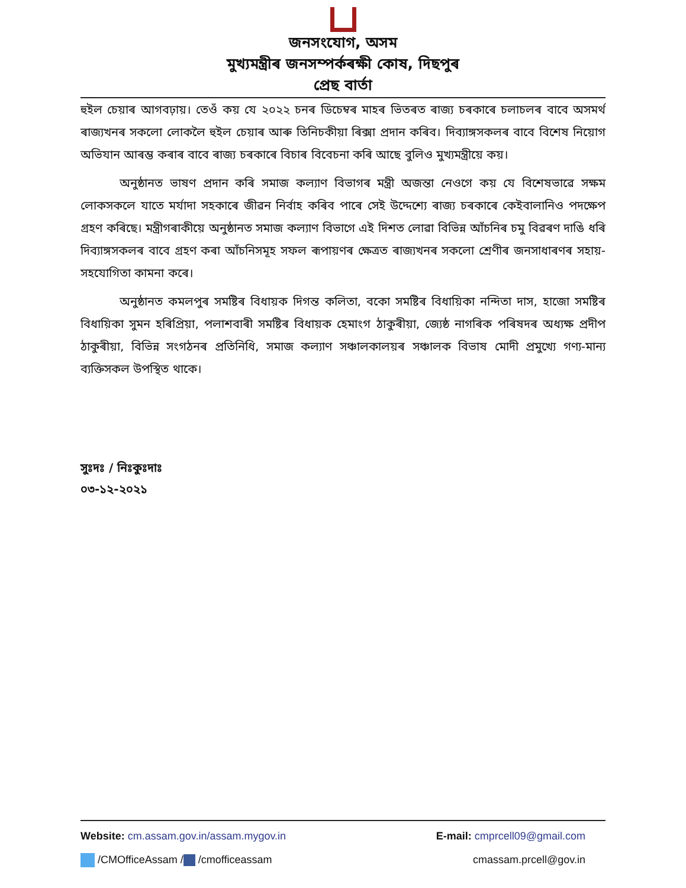জনসংযোগ, অসম
মুখ্যমন্ত্ৰীৰ জনসম্পৰ্কৰক্ষী কোষ, দিছপুৰ
প্ৰেছ বাৰ্তা
হুইল চেয়াৰ আগবঢ়ায়। তেওঁ কয় যে ২০২২ চনৰ ডিচেম্বৰ মাহৰ ভিতৰত ৰাজ্য চৰকাৰে চলাচলৰ বাবে অসমৰ্থ ৰাজ্যখনৰ সকলো লোকলৈ হুইল চেয়াৰ আৰু তিনিচকীয়া ৰিক্সা প্ৰদান কৰিব। দিব্যাঙ্গসকলৰ বাবে বিশেষ নিয়োগ অভিযান আৰম্ভ কৰাৰ বাবে ৰাজ্য চৰকাৰে বিচাৰ বিবেচনা কৰি আছে বুলিও মুখ্যমন্ত্ৰীয়ে কয়।
অনুষ্ঠানত ভাষণ প্ৰদান কৰি সমাজ কল্যাণ বিভাগৰ মন্ত্ৰী অজন্তা নেওগে কয় যে বিশেষভাৱে সক্ষম লোকসকলে যাতে মৰ্যাদা সহকাৰে জীৱন নিৰ্বাহ কৰিব পাৰে সেই উদ্দেশ্যে ৰাজ্য চৰকাৰে কেইবালানিও পদক্ষেপ গ্ৰহণ কৰিছে। মন্ত্ৰীগৰাকীয়ে অনুষ্ঠানত সমাজ কল্যাণ বিভাগে এই দিশত লোৱা বিভিন্ন আঁচনিৰ চমু বিৱৰণ দাঙি ধৰি দিব্যাঙ্গসকলৰ বাবে গ্ৰহণ কৰা আঁচনিসমূহ সফল ৰূপায়ণৰ ক্ষেত্ৰত ৰাজ্যখনৰ সকলো শ্ৰেণীৰ জনসাধাৰণৰ সহায়-সহযোগিতা কামনা কৰে।
অনুষ্ঠানত কমলপুৰ সমষ্টিৰ বিধায়ক দিগন্ত কলিতা, বকো সমষ্টিৰ বিধায়িকা নন্দিতা দাস, হাজো সমষ্টিৰ বিধায়িকা সুমন হৰিপ্ৰিয়া, পলাশবাৰী সমষ্টিৰ বিধায়ক হেমাংগ ঠাকুৰীয়া, জ্যেষ্ঠ নাগৰিক পৰিষদৰ অধ্যক্ষ প্ৰদীপ ঠাকুৰীয়া, বিভিন্ন সংগঠনৰ প্ৰতিনিধি, সমাজ কল্যাণ সঞ্চালকালয়ৰ সঞ্চালক বিভাষ মোদী প্ৰমুখ্যে গণ্য-মান্য ব্যক্তিসকল উপস্থিত থাকে।
সুঃদঃ / নিঃকুঃদাঃ
০৩-১২-২০২১
Website: cm.assam.gov.in/assam.mygov.in E-mail: cmprcell09@gmail.com
/CMOfficeAssam / /cmofficeassam cmassam.prcell@gov.in